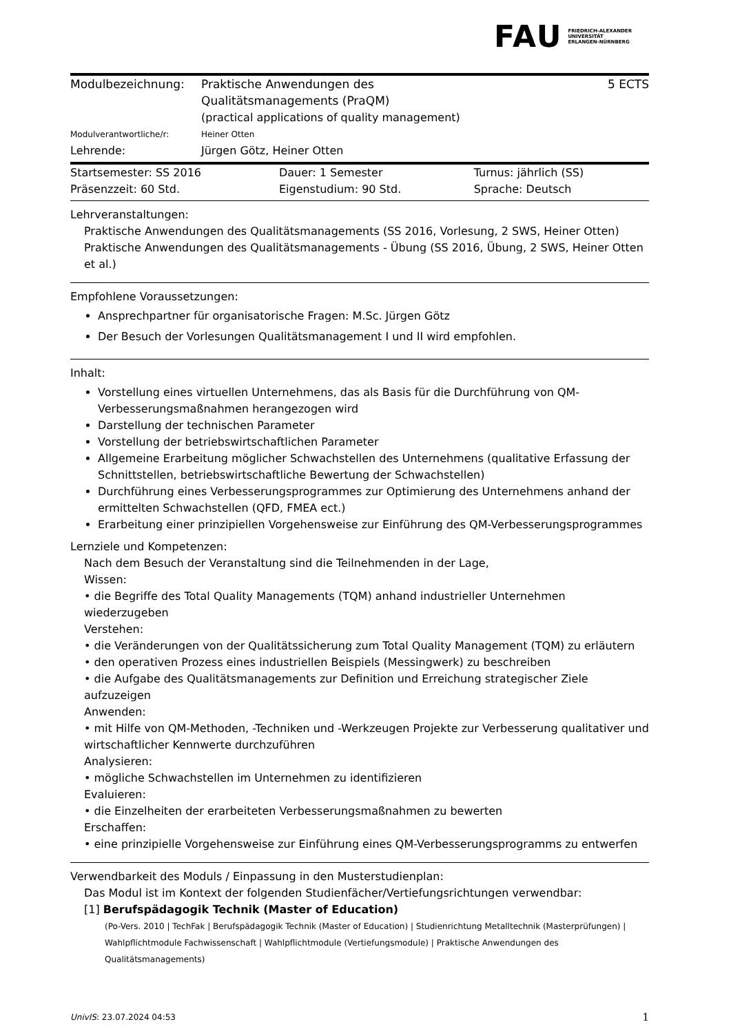FAU FRIEDRICH-ALEXANDER
UNIVERSITÄT
ERLANGEN-NÜRNBERG
| Modulbezeichnung: | Praktische Anwendungen des Qualitätsmanagements (PraQM) (practical applications of quality management) | 5 ECTS |
| Modulverantwortliche/r: | Heiner Otten | |
| Lehrende: | Jürgen Götz, Heiner Otten | |
| Startsemester: SS 2016 | Dauer: 1 Semester | Turnus: jährlich (SS) |
| Präsenzzeit: 60 Std. | Eigenstudium: 90 Std. | Sprache: Deutsch |
Lehrveranstaltungen:
Praktische Anwendungen des Qualitätsmanagements (SS 2016, Vorlesung, 2 SWS, Heiner Otten)
Praktische Anwendungen des Qualitätsmanagements - Übung (SS 2016, Übung, 2 SWS, Heiner Otten et al.)
Empfohlene Voraussetzungen:
Ansprechpartner für organisatorische Fragen: M.Sc. Jürgen Götz
Der Besuch der Vorlesungen Qualitätsmanagement I und II wird empfohlen.
Inhalt:
Vorstellung eines virtuellen Unternehmens, das als Basis für die Durchführung von QM-Verbesserungsmaßnahmen herangezogen wird
Darstellung der technischen Parameter
Vorstellung der betriebswirtschaftlichen Parameter
Allgemeine Erarbeitung möglicher Schwachstellen des Unternehmens (qualitative Erfassung der Schnittstellen, betriebswirtschaftliche Bewertung der Schwachstellen)
Durchführung eines Verbesserungsprogrammes zur Optimierung des Unternehmens anhand der ermittelten Schwachstellen (QFD, FMEA ect.)
Erarbeitung einer prinzipiellen Vorgehensweise zur Einführung des QM-Verbesserungsprogrammes
Lernziele und Kompetenzen:
Nach dem Besuch der Veranstaltung sind die Teilnehmenden in der Lage,
Wissen:
• die Begriffe des Total Quality Managements (TQM) anhand industrieller Unternehmen wiederzugeben
Verstehen:
• die Veränderungen von der Qualitätssicherung zum Total Quality Management (TQM) zu erläutern
• den operativen Prozess eines industriellen Beispiels (Messingwerk) zu beschreiben
• die Aufgabe des Qualitätsmanagements zur Definition und Erreichung strategischer Ziele aufzuzeigen
Anwenden:
• mit Hilfe von QM-Methoden, -Techniken und -Werkzeugen Projekte zur Verbesserung qualitativer und wirtschaftlicher Kennwerte durchzuführen
Analysieren:
• mögliche Schwachstellen im Unternehmen zu identifizieren
Evaluieren:
• die Einzelheiten der erarbeiteten Verbesserungsmaßnahmen zu bewerten
Erschaffen:
• eine prinzipielle Vorgehensweise zur Einführung eines QM-Verbesserungsprogramms zu entwerfen
Verwendbarkeit des Moduls / Einpassung in den Musterstudienplan:
Das Modul ist im Kontext der folgenden Studienfächer/Vertiefungsrichtungen verwendbar:
[1] Berufspädagogik Technik (Master of Education)
(Po-Vers. 2010 | TechFak | Berufspädagogik Technik (Master of Education) | Studienrichtung Metalltechnik (Masterprüfungen) | Wahlpflichtmodule Fachwissenschaft | Wahlpflichtmodule (Vertiefungsmodule) | Praktische Anwendungen des Qualitätsmanagements)
UnivIS: 23.07.2024 04:53 1